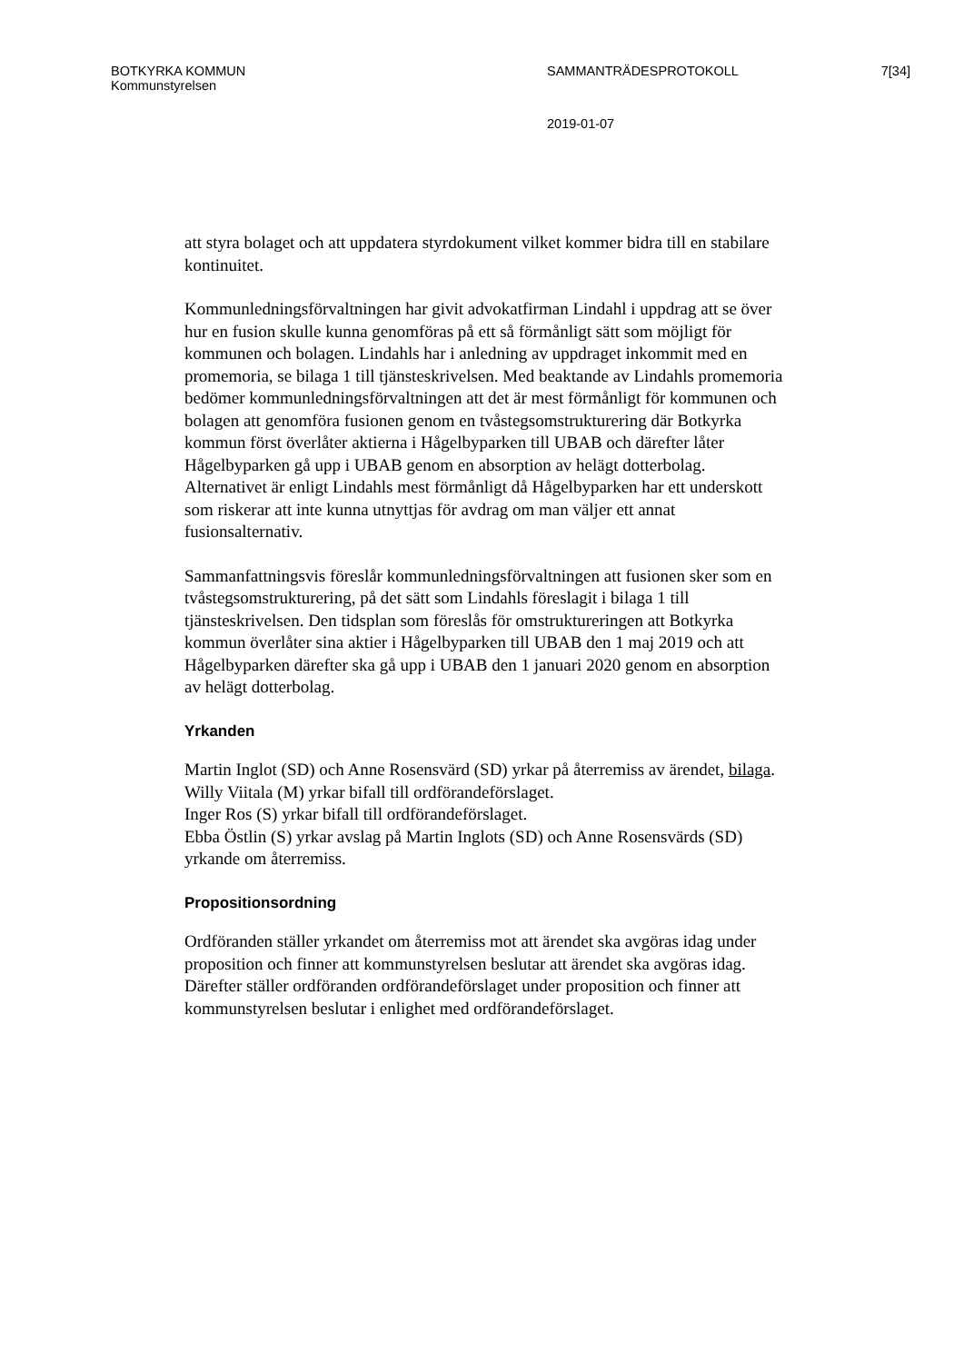BOTKYRKA KOMMUN
Kommunstyrelsen
SAMMANTRÄDESPROTOKOLL 7[34]
2019-01-07
att styra bolaget och att uppdatera styrdokument vilket kommer bidra till en stabilare kontinuitet.
Kommunledningsförvaltningen har givit advokatfirman Lindahl i uppdrag att se över hur en fusion skulle kunna genomföras på ett så förmånligt sätt som möjligt för kommunen och bolagen. Lindahls har i anledning av uppdraget inkommit med en promemoria, se bilaga 1 till tjänsteskrivelsen. Med beaktande av Lindahls promemoria bedömer kommunledningsförvaltningen att det är mest förmånligt för kommunen och bolagen att genomföra fusionen genom en tvåstegsomstrukturering där Botkyrka kommun först överlåter aktierna i Hågelbyparken till UBAB och därefter låter Hågelbyparken gå upp i UBAB genom en absorption av helägt dotterbolag. Alternativet är enligt Lindahls mest förmånligt då Hågelbyparken har ett underskott som riskerar att inte kunna utnyttjas för avdrag om man väljer ett annat fusionsalternativ.
Sammanfattningsvis föreslår kommunledningsförvaltningen att fusionen sker som en tvåstegsomstrukturering, på det sätt som Lindahls föreslagit i bilaga 1 till tjänsteskrivelsen. Den tidsplan som föreslås för omstruktureringen att Botkyrka kommun överlåter sina aktier i Hågelbyparken till UBAB den 1 maj 2019 och att Hågelbyparken därefter ska gå upp i UBAB den 1 januari 2020 genom en absorption av helägt dotterbolag.
Yrkanden
Martin Inglot (SD) och Anne Rosensvärd (SD) yrkar på återremiss av ärendet, bilaga.
Willy Viitala (M) yrkar bifall till ordförandeförslaget.
Inger Ros (S) yrkar bifall till ordförandeförslaget.
Ebba Östlin (S) yrkar avslag på Martin Inglots (SD) och Anne Rosensvärds (SD) yrkande om återremiss.
Propositionsordning
Ordföranden ställer yrkandet om återremiss mot att ärendet ska avgöras idag under proposition och finner att kommunstyrelsen beslutar att ärendet ska avgöras idag. Därefter ställer ordföranden ordförandeförslaget under proposition och finner att kommunstyrelsen beslutar i enlighet med ordförandeförslaget.